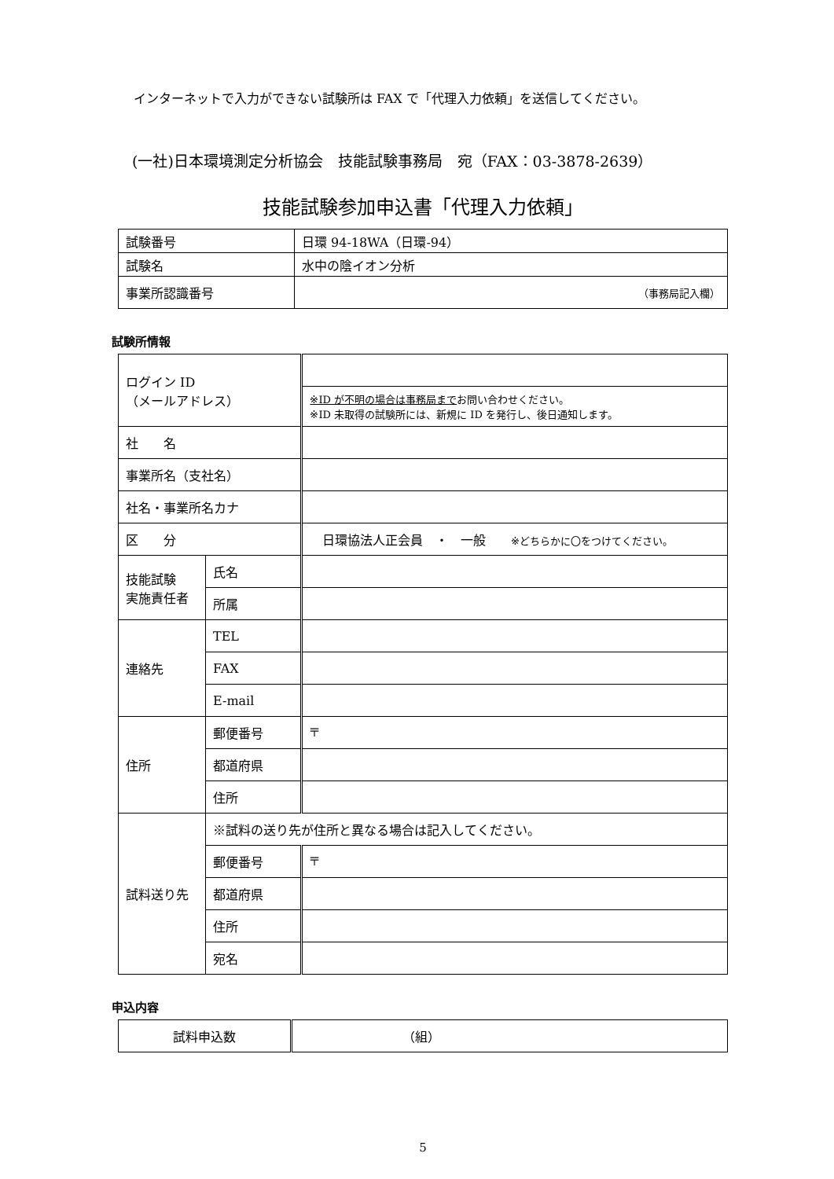インターネットで入力ができない試験所は FAX で「代理入力依頼」を送信してください。
(一社)日本環境測定分析協会　技能試験事務局　宛（FAX：03-3878-2639）
技能試験参加申込書「代理入力依頼」
| 試験番号 | 日環 94-18WA（日環-94） |
| 試験名 | 水中の陰イオン分析 |
| 事業所認識番号 | （事務局記入欄） |
試験所情報
| ログイン ID （メールアドレス） | | |
| | | ※ID が不明の場合は事務局まで お問い合わせください。 ※ID 未取得の試験所には、新規に ID を発行し、後日通知します。 |
| 社 名 | | |
| 事業所名（支社名） | | |
| 社名・事業所名カナ | | |
| 区 分 | | 日環協法人正会員 ・ 一般 ※どちらかに〇をつけてください。 |
| 技能試験 実施責任者 | 氏名 | |
| | 所属 | |
| 連絡先 | TEL | |
| | FAX | |
| | E-mail | |
| 住所 | 郵便番号 | 〒 |
| | 都道府県 | |
| | 住所 | |
| 試料送り先 | ※試料の送り先が住所と異なる場合は記入してください。 | |
| | 郵便番号 | 〒 |
| | 都道府県 | |
| | 住所 | |
| | 宛名 | |
申込内容
| 試料申込数 | （組） |
5